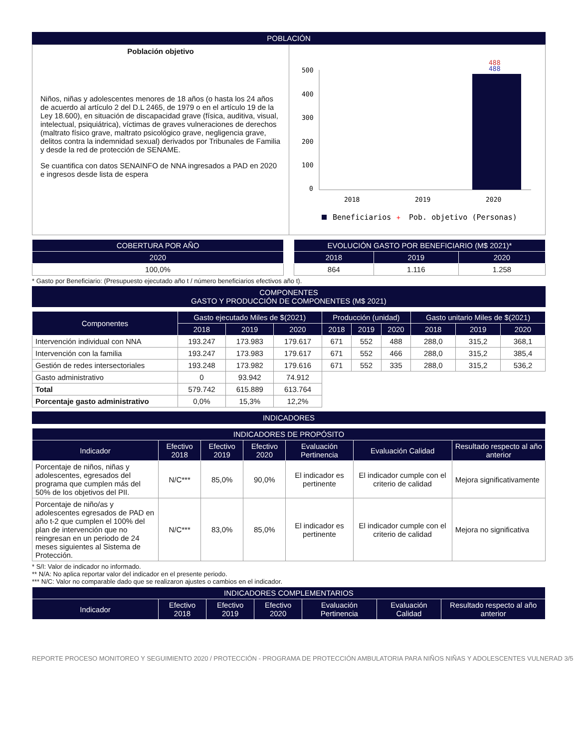POBLACIÓN
Población objetivo
Niños, niñas y adolescentes menores de 18 años (o hasta los 24 años de acuerdo al artículo 2 del D.L 2465, de 1979 o en el artículo 19 de la Ley 18.600), en situación de discapacidad grave (física, auditiva, visual, intelectual, psiquiátrica), víctimas de graves vulneraciones de derechos (maltrato físico grave, maltrato psicológico grave, negligencia grave, delitos contra la indemnidad sexual) derivados por Tribunales de Familia y desde la red de protección de SENAME.
Se cuantifica con datos SENAINFO de NNA ingresados a PAD en 2020 e ingresos desde lista de espera
488
488
500
400
300
200
100
0
2018
2019
2020
Beneficiarios
+
Pob. objetivo (Personas)
| COBERTURA POR AÑO |
| --- |
| 2020 |
| 100,0% |
| EVOLUCIÓN GASTO POR BENEFICIARIO (M$ 2021)* | | |
| --- | --- | --- |
| 2018 | 2019 | 2020 |
| 864 | 1.116 | 1.258 |
* Gasto por Beneficiario: (Presupuesto ejecutado año t / número beneficiarios efectivos año t).
COMPONENTES
GASTO Y PRODUCCIÓN DE COMPONENTES (M$ 2021)
| Componentes | Gasto ejecutado Miles de $(2021) | | | Producción (unidad) | | | Gasto unitario Miles de $(2021) | | |
| --- | --- | --- | --- | --- | --- | --- | --- | --- | --- |
| | 2018 | 2019 | 2020 | 2018 | 2019 | 2020 | 2018 | 2019 | 2020 |
| Intervención individual con NNA | 193.247 | 173.983 | 179.617 | 671 | 552 | 488 | 288,0 | 315,2 | 368,1 |
| Intervención con la familia | 193.247 | 173.983 | 179.617 | 671 | 552 | 466 | 288,0 | 315,2 | 385,4 |
| Gestión de redes intersectoriales | 193.248 | 173.982 | 179.616 | 671 | 552 | 335 | 288,0 | 315,2 | 536,2 |
| Gasto administrativo | 0 | 93.942 | 74.912 | | | | | | |
| Total | 579.742 | 615.889 | 613.764 | | | | | | |
| Porcentaje gasto administrativo | 0,0% | 15,3% | 12,2% | | | | | | |
INDICADORES
| INDICADORES DE PROPÓSITO | | | | | | |
| --- | --- | --- | --- | --- | --- | --- |
| Indicador | Efectivo 2018 | Efectivo 2019 | Efectivo 2020 | Evaluación Pertinencia | Evaluación Calidad | Resultado respecto al año anterior |
| Porcentaje de niños, niñas y adolescentes, egresados del programa que cumplen más del 50% de los objetivos del PII. | N/C*** | 85,0% | 90,0% | El indicador es pertinente | El indicador cumple con el criterio de calidad | Mejora significativamente |
| Porcentaje de niño/as y adolescentes egresados de PAD en año t-2 que cumplen el 100% del plan de intervención que no reingresan en un periodo de 24 meses siguientes al Sistema de Protección. | N/C*** | 83,0% | 85,0% | El indicador es pertinente | El indicador cumple con el criterio de calidad | Mejora no significativa |
* S/I: Valor de indicador no informado.
** N/A: No aplica reportar valor del indicador en el presente periodo.
*** N/C: Valor no comparable dado que se realizaron ajustes o cambios en el indicador.
| INDICADORES COMPLEMENTARIOS | | | | | | |
| --- | --- | --- | --- | --- | --- | --- |
| Indicador | Efectivo 2018 | Efectivo 2019 | Efectivo 2020 | Evaluación Pertinencia | Evaluación Calidad | Resultado respecto al año anterior |
REPORTE PROCESO MONITOREO Y SEGUIMIENTO 2020 / PROTECCIÓN - PROGRAMA DE PROTECCIÓN AMBULATORIA PARA NIÑOS NIÑAS Y ADOLESCENTES VULNERAD 3/5